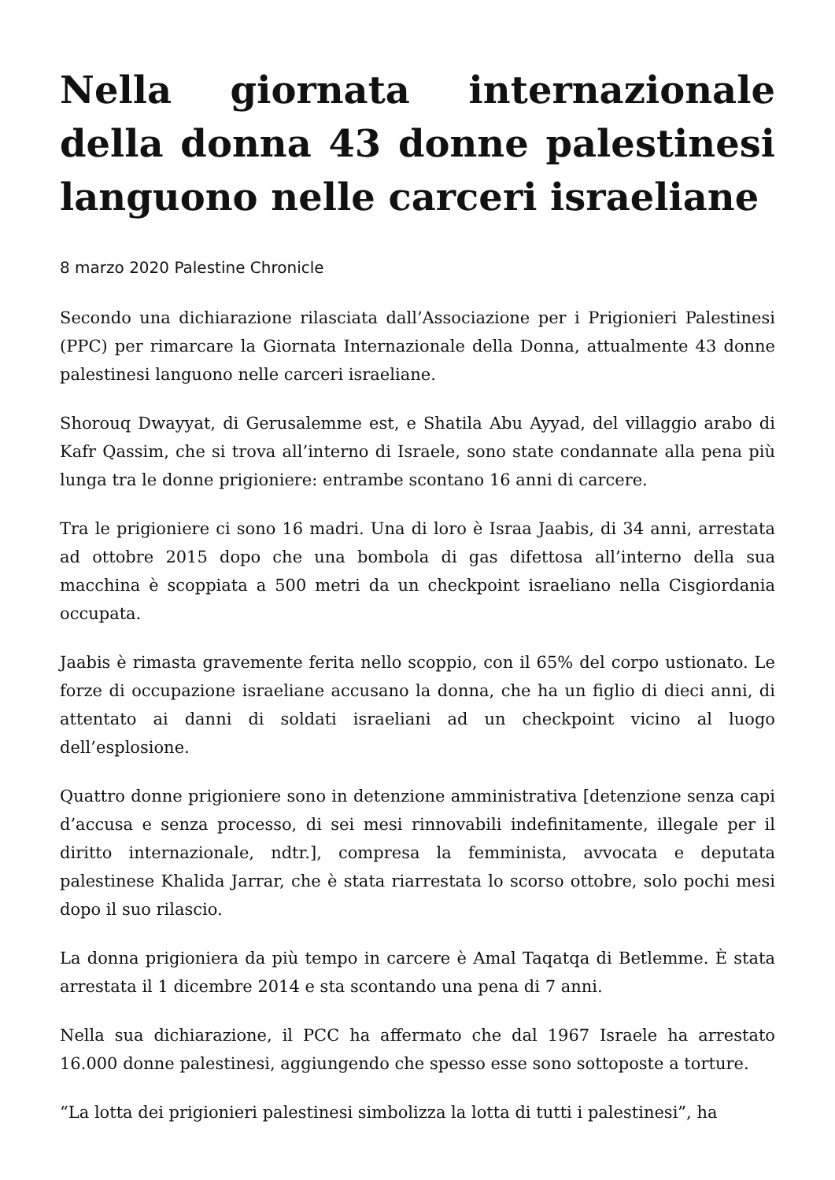Nella giornata internazionale della donna 43 donne palestinesi languono nelle carceri israeliane
8 marzo 2020 Palestine Chronicle
Secondo una dichiarazione rilasciata dall’Associazione per i Prigionieri Palestinesi (PPC) per rimarcare la Giornata Internazionale della Donna, attualmente 43 donne palestinesi languono nelle carceri israeliane.
Shorouq Dwayyat, di Gerusalemme est, e Shatila Abu Ayyad, del villaggio arabo di Kafr Qassim, che si trova all’interno di Israele, sono state condannate alla pena più lunga tra le donne prigioniere: entrambe scontano 16 anni di carcere.
Tra le prigioniere ci sono 16 madri. Una di loro è Israa Jaabis, di 34 anni, arrestata ad ottobre 2015 dopo che una bombola di gas difettosa all’interno della sua macchina è scoppiata a 500 metri da un checkpoint israeliano nella Cisgiordania occupata.
Jaabis è rimasta gravemente ferita nello scoppio, con il 65% del corpo ustionato. Le forze di occupazione israeliane accusano la donna, che ha un figlio di dieci anni, di attentato ai danni di soldati israeliani ad un checkpoint vicino al luogo dell’esplosione.
Quattro donne prigioniere sono in detenzione amministrativa [detenzione senza capi d’accusa e senza processo, di sei mesi rinnovabili indefinitamente, illegale per il diritto internazionale, ndtr.], compresa la femminista, avvocata e deputata palestinese Khalida Jarrar, che è stata riarrestata lo scorso ottobre, solo pochi mesi dopo il suo rilascio.
La donna prigioniera da più tempo in carcere è Amal Taqatqa di Betlemme. È stata arrestata il 1 dicembre 2014 e sta scontando una pena di 7 anni.
Nella sua dichiarazione, il PCC ha affermato che dal 1967 Israele ha arrestato 16.000 donne palestinesi, aggiungendo che spesso esse sono sottoposte a torture.
“La lotta dei prigionieri palestinesi simbolizza la lotta di tutti i palestinesi”, ha